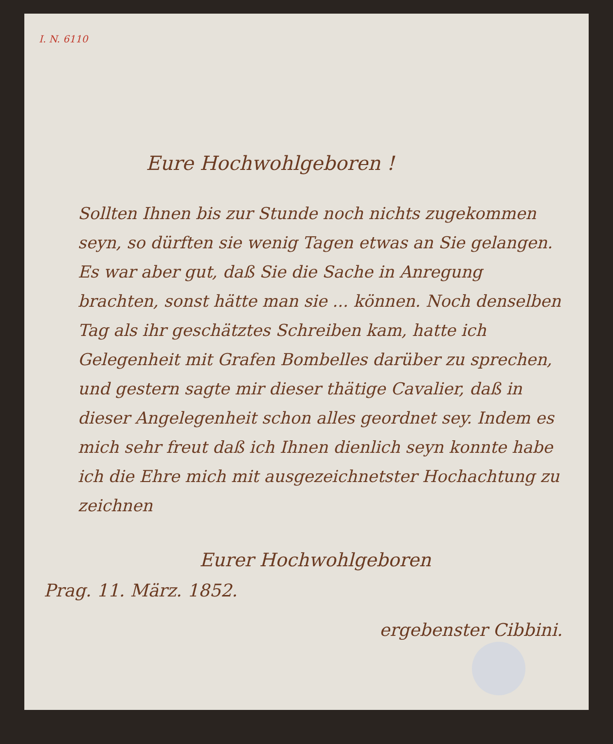I. N. 6110
Eure Hochwohlgeboren !
Sollten Ihnen bis zur Stunde noch nichts zugekommen seyn, so dürften sie wenig Tagen etwas an Sie gelangen. Es war aber gut, daß Sie die Sache in Anregung brachten, sonst hätte man sie ... können. Noch denselben Tag als ihr geschätztes Schreiben kam, hatte ich Gelegenheit mit Grafen Bombelles darüber zu sprechen, und gestern sagte mir dieser thätige Cavalier, daß in dieser Angelegenheit schon alles geordnet sey. Indem es mich sehr freut daß ich Ihnen dienlich seyn konnte habe ich die Ehre mich mit ausgezeichnetster Hochachtung zu zeichnen
Eurer Hochwohlgeboren
Prag. 11. März. 1852.
ergebenster Cibbini.